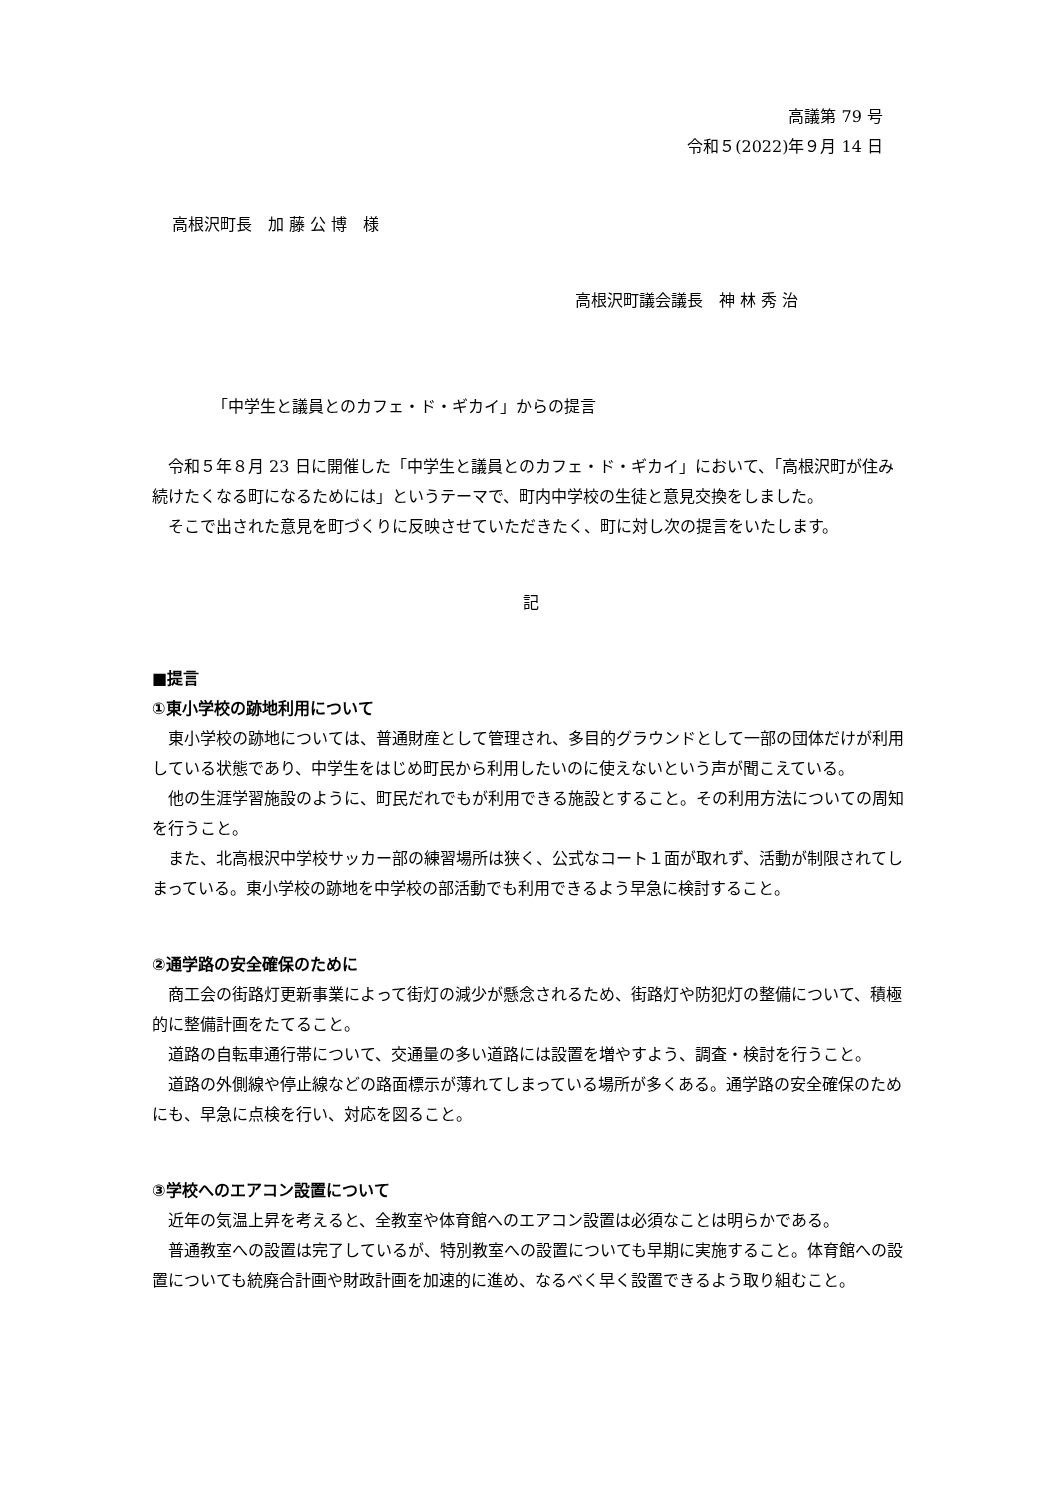高議第 79 号
令和５(2022)年９月 14 日
高根沢町長　加 藤 公 博　様
高根沢町議会議長　神 林 秀 治
「中学生と議員とのカフェ・ド・ギカイ」からの提言
令和５年８月 23 日に開催した「中学生と議員とのカフェ・ド・ギカイ」において、「高根沢町が住み続けたくなる町になるためには」というテーマで、町内中学校の生徒と意見交換をしました。
そこで出された意見を町づくりに反映させていただきたく、町に対し次の提言をいたします。
記
■提言
①東小学校の跡地利用について
東小学校の跡地については、普通財産として管理され、多目的グラウンドとして一部の団体だけが利用している状態であり、中学生をはじめ町民から利用したいのに使えないという声が聞こえている。
他の生涯学習施設のように、町民だれでもが利用できる施設とすること。その利用方法についての周知を行うこと。
また、北高根沢中学校サッカー部の練習場所は狭く、公式なコート１面が取れず、活動が制限されてしまっている。東小学校の跡地を中学校の部活動でも利用できるよう早急に検討すること。
②通学路の安全確保のために
商工会の街路灯更新事業によって街灯の減少が懸念されるため、街路灯や防犯灯の整備について、積極的に整備計画をたてること。
道路の自転車通行帯について、交通量の多い道路には設置を増やすよう、調査・検討を行うこと。
道路の外側線や停止線などの路面標示が薄れてしまっている場所が多くある。通学路の安全確保のためにも、早急に点検を行い、対応を図ること。
③学校へのエアコン設置について
近年の気温上昇を考えると、全教室や体育館へのエアコン設置は必須なことは明らかである。
普通教室への設置は完了しているが、特別教室への設置についても早期に実施すること。体育館への設置についても統廃合計画や財政計画を加速的に進め、なるべく早く設置できるよう取り組むこと。